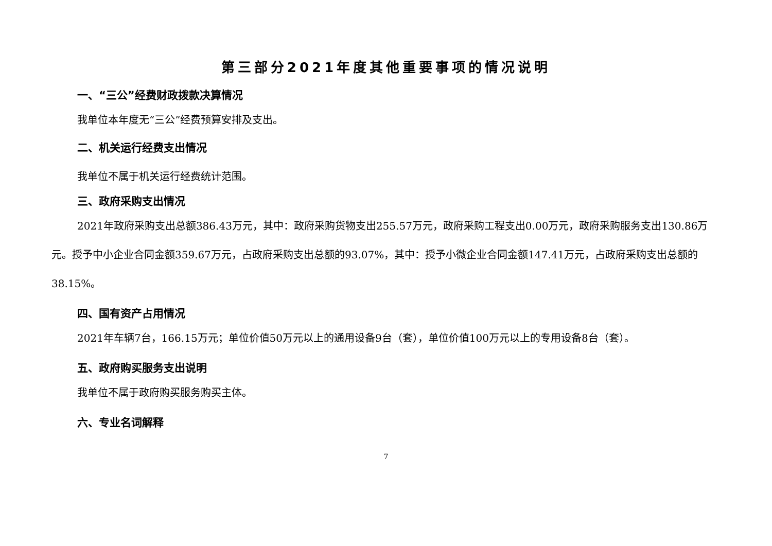第三部分2021年度其他重要事项的情况说明
一、“三公”经费财政拨款决算情况
我单位本年度无“三公”经费预算安排及支出。
二、机关运行经费支出情况
我单位不属于机关运行经费统计范围。
三、政府采购支出情况
2021年政府采购支出总额386.43万元，其中：政府采购货物支出255.57万元，政府采购工程支出0.00万元，政府采购服务支出130.86万元。授予中小企业合同金额359.67万元，占政府采购支出总额的93.07%，其中：授予小微企业合同金额147.41万元，占政府采购支出总额的38.15%。
四、国有资产占用情况
2021年车辆7台，166.15万元；单位价值50万元以上的通用设备9台（套），单位价值100万元以上的专用设备8台（套）。
五、政府购买服务支出说明
我单位不属于政府购买服务购买主体。
六、专业名词解释
7